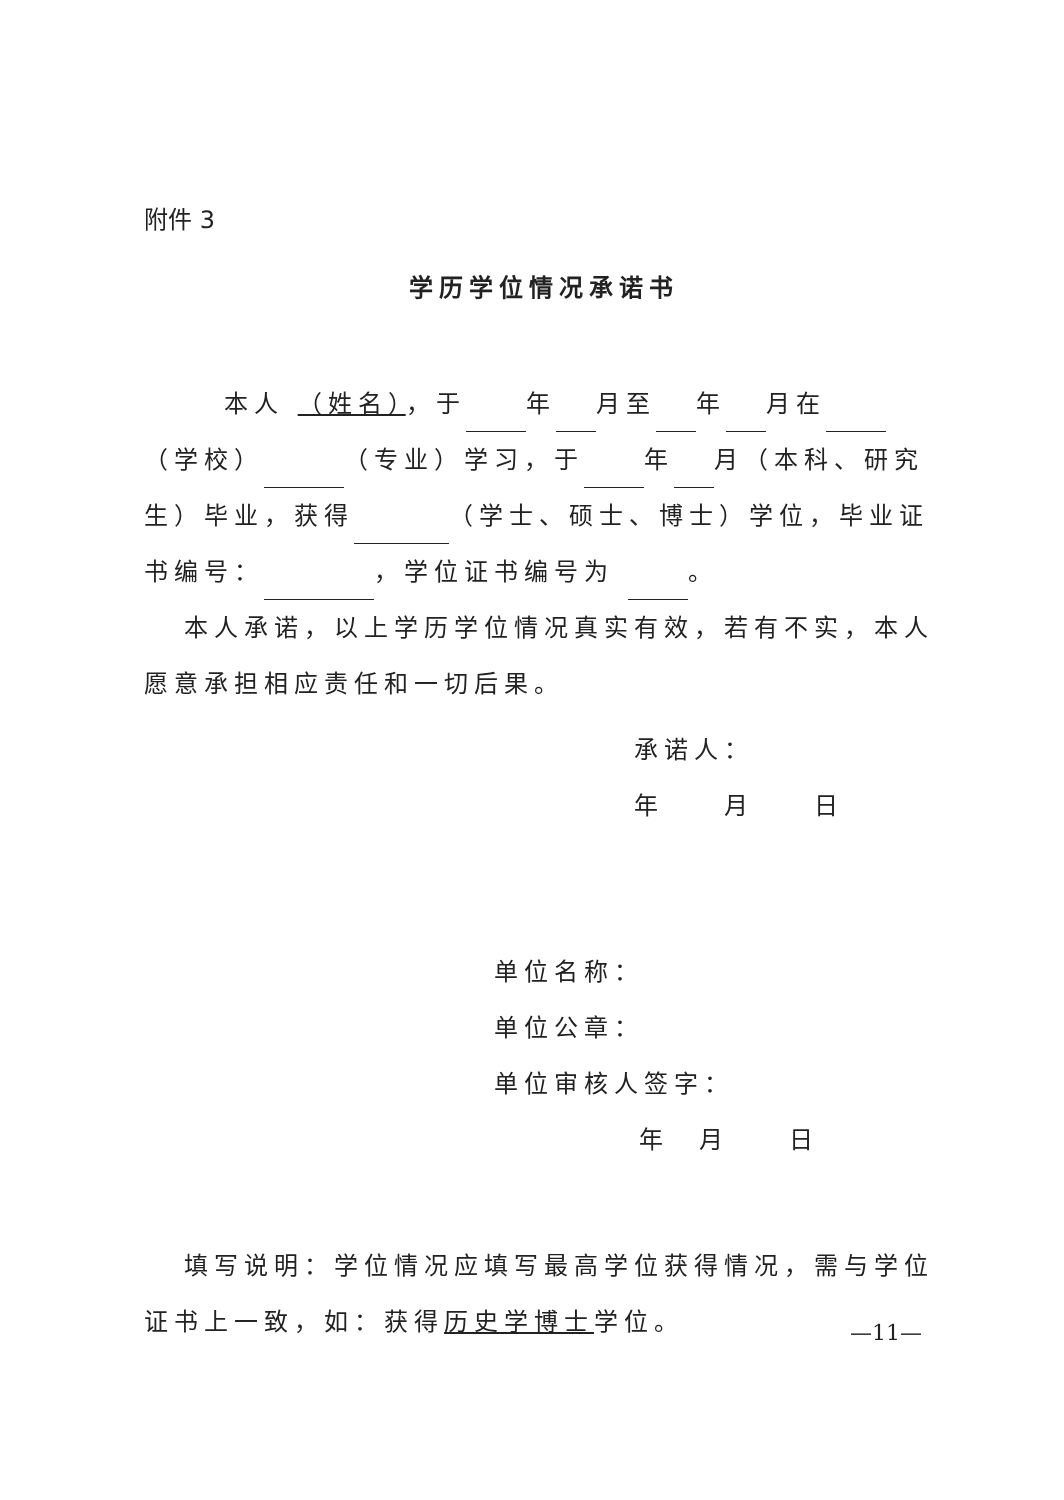附件 3
学历学位情况承诺书
本人 （姓名），于 年 月至 年 月在 （学校） （专业）学习，于 年 月（本科、研究生）毕业，获得 （学士、硕士、博士）学位，毕业证书编号： ，学位证书编号为 。
本人承诺，以上学历学位情况真实有效，若有不实，本人愿意承担相应责任和一切后果。
承诺人：
年　　月　　日
单位名称：
单位公章：
单位审核人签字：
年　月　　日
填写说明：学位情况应填写最高学位获得情况，需与学位证书上一致，如：获得历史学博士学位。
—11—